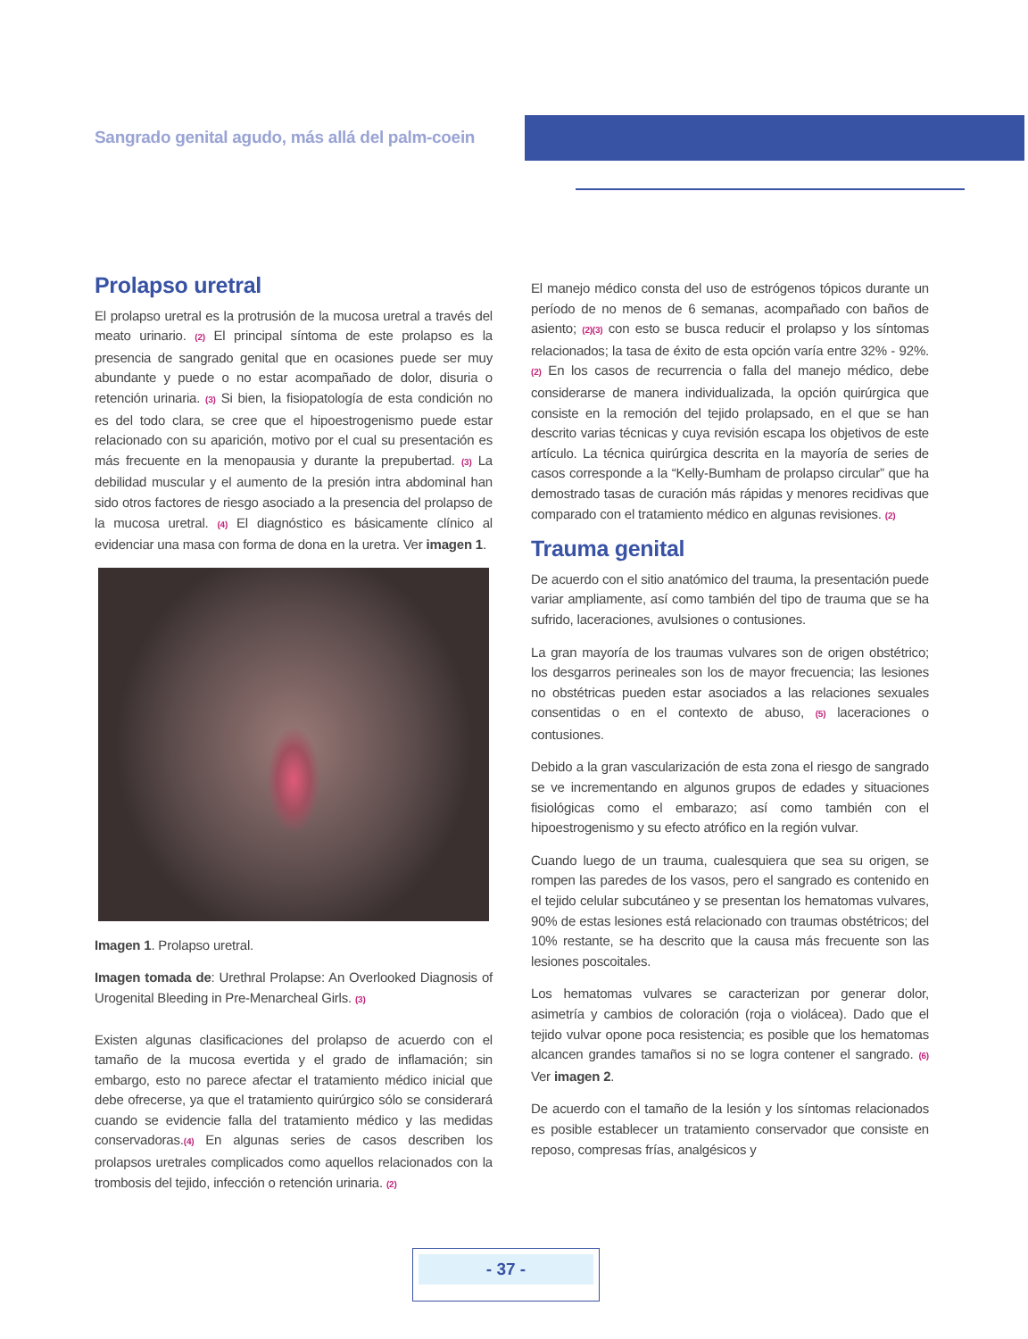Sangrado genital agudo, más allá del palm-coein
Prolapso uretral
El prolapso uretral es la protrusión de la mucosa uretral a través del meato urinario. <sup>(2)</sup> El principal síntoma de este prolapso es la presencia de sangrado genital que en ocasiones puede ser muy abundante y puede o no estar acompañado de dolor, disuria o retención urinaria. <sup>(3)</sup> Si bien, la fisiopatología de esta condición no es del todo clara, se cree que el hipoestrogenismo puede estar relacionado con su aparición, motivo por el cual su presentación es más frecuente en la menopausia y durante la prepubertad. <sup>(3)</sup> La debilidad muscular y el aumento de la presión intra abdominal han sido otros factores de riesgo asociado a la presencia del prolapso de la mucosa uretral. <sup>(4)</sup> El diagnóstico es básicamente clínico al evidenciar una masa con forma de dona en la uretra. Ver imagen 1.
Imagen 1. Prolapso uretral.
Imagen tomada de: Urethral Prolapse: An Overlooked Diagnosis of Urogenital Bleeding in Pre-Menarcheal Girls. <sup>(3)</sup>
Existen algunas clasificaciones del prolapso de acuerdo con el tamaño de la mucosa evertida y el grado de inflamación; sin embargo, esto no parece afectar el tratamiento médico inicial que debe ofrecerse, ya que el tratamiento quirúrgico sólo se considerará cuando se evidencie falla del tratamiento médico y las medidas conservadoras.<sup>(4)</sup> En algunas series de casos describen los prolapsos uretrales complicados como aquellos relacionados con la trombosis del tejido, infección o retención urinaria. <sup>(2)</sup>
El manejo médico consta del uso de estrógenos tópicos durante un período de no menos de 6 semanas, acompañado con baños de asiento; <sup>(2)(3)</sup> con esto se busca reducir el prolapso y los síntomas relacionados; la tasa de éxito de esta opción varía entre 32% - 92%. <sup>(2)</sup> En los casos de recurrencia o falla del manejo médico, debe considerarse de manera individualizada, la opción quirúrgica que consiste en la remoción del tejido prolapsado, en el que se han descrito varias técnicas y cuya revisión escapa los objetivos de este artículo. La técnica quirúrgica descrita en la mayoría de series de casos corresponde a la “Kelly-Bumham de prolapso circular” que ha demostrado tasas de curación más rápidas y menores recidivas que comparado con el tratamiento médico en algunas revisiones. <sup>(2)</sup>
Trauma genital
De acuerdo con el sitio anatómico del trauma, la presentación puede variar ampliamente, así como también del tipo de trauma que se ha sufrido, laceraciones, avulsiones o contusiones.
La gran mayoría de los traumas vulvares son de origen obstétrico; los desgarros perineales son los de mayor frecuencia; las lesiones no obstétricas pueden estar asociados a las relaciones sexuales consentidas o en el contexto de abuso, <sup>(5)</sup> laceraciones o contusiones.
Debido a la gran vascularización de esta zona el riesgo de sangrado se ve incrementando en algunos grupos de edades y situaciones fisiológicas como el embarazo; así como también con el hipoestrogenismo y su efecto atrófico en la región vulvar.
Cuando luego de un trauma, cualesquiera que sea su origen, se rompen las paredes de los vasos, pero el sangrado es contenido en el tejido celular subcutáneo y se presentan los hematomas vulvares, 90% de estas lesiones está relacionado con traumas obstétricos; del 10% restante, se ha descrito que la causa más frecuente son las lesiones poscoitales.
Los hematomas vulvares se caracterizan por generar dolor, asimetría y cambios de coloración (roja o violácea). Dado que el tejido vulvar opone poca resistencia; es posible que los hematomas alcancen grandes tamaños si no se logra contener el sangrado. <sup>(6)</sup> Ver imagen 2.
De acuerdo con el tamaño de la lesión y los síntomas relacionados es posible establecer un tratamiento conservador que consiste en reposo, compresas frías, analgésicos y
- 37 -